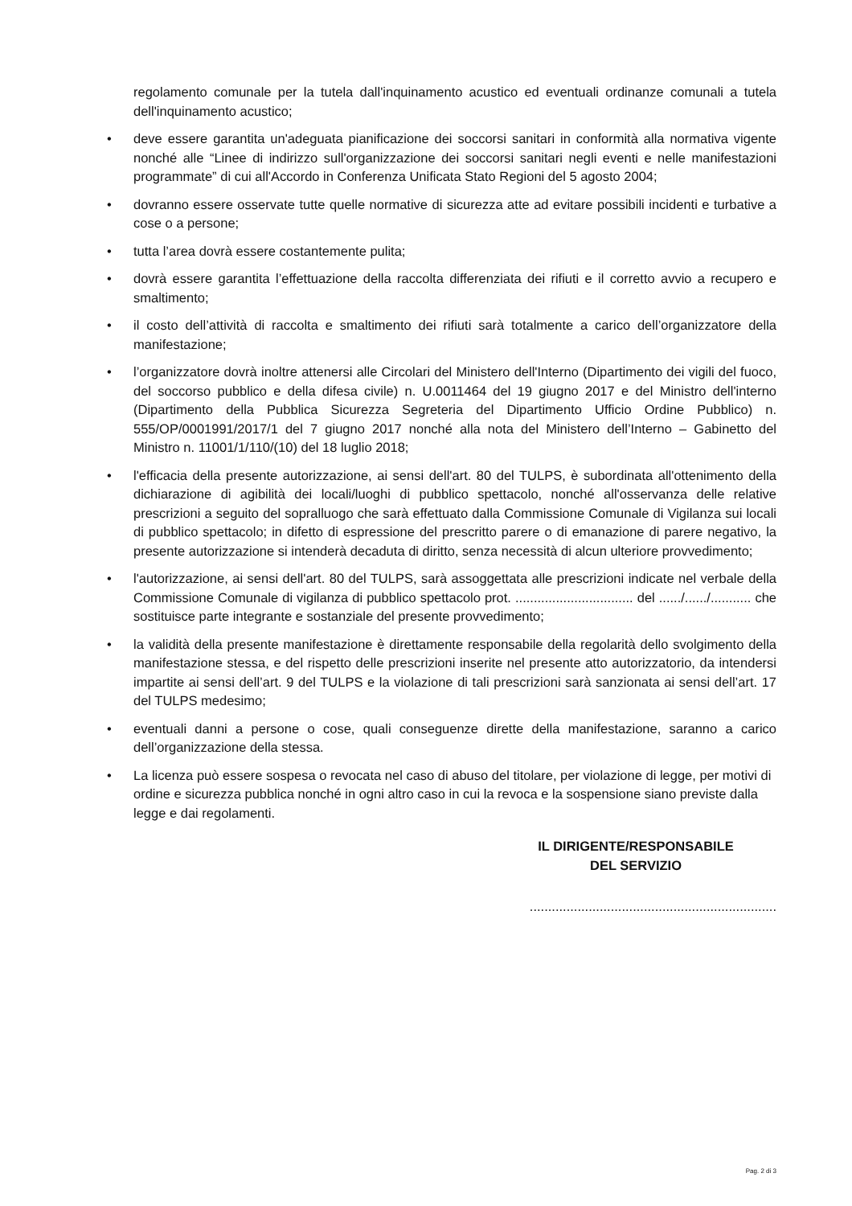regolamento comunale per la tutela dall'inquinamento acustico ed eventuali ordinanze comunali a tutela dell'inquinamento acustico;
• deve essere garantita un'adeguata pianificazione dei soccorsi sanitari in conformità alla normativa vigente nonché alle “Linee di indirizzo sull'organizzazione dei soccorsi sanitari negli eventi e nelle manifestazioni programmate” di cui all'Accordo in Conferenza Unificata Stato Regioni del 5 agosto 2004;
• dovranno essere osservate tutte quelle normative di sicurezza atte ad evitare possibili incidenti e turbative a cose o a persone;
• tutta l’area dovrà essere costantemente pulita;
• dovrà essere garantita l’effettuazione della raccolta differenziata dei rifiuti e il corretto avvio a recupero e smaltimento;
• il costo dell’attività di raccolta e smaltimento dei rifiuti sarà totalmente a carico dell’organizzatore della manifestazione;
• l’organizzatore dovrà inoltre attenersi alle Circolari del Ministero dell'Interno (Dipartimento dei vigili del fuoco, del soccorso pubblico e della difesa civile) n. U.0011464 del 19 giugno 2017 e del Ministro dell'interno (Dipartimento della Pubblica Sicurezza Segreteria del Dipartimento Ufficio Ordine Pubblico) n. 555/OP/0001991/2017/1 del 7 giugno 2017 nonché alla nota del Ministero dell’Interno – Gabinetto del Ministro n. 11001/1/110/(10) del 18 luglio 2018;
• l'efficacia della presente autorizzazione, ai sensi dell'art. 80 del TULPS, è subordinata all'ottenimento della dichiarazione di agibilità dei locali/luoghi di pubblico spettacolo, nonché all'osservanza delle relative prescrizioni a seguito del sopralluogo che sarà effettuato dalla Commissione Comunale di Vigilanza sui locali di pubblico spettacolo; in difetto di espressione del prescritto parere o di emanazione di parere negativo, la presente autorizzazione si intenderà decaduta di diritto, senza necessità di alcun ulteriore provvedimento;
• l'autorizzazione, ai sensi dell'art. 80 del TULPS, sarà assoggettata alle prescrizioni indicate nel verbale della Commissione Comunale di vigilanza di pubblico spettacolo prot. ................................ del ....../....../........... che sostituisce parte integrante e sostanziale del presente provvedimento;
• la validità della presente manifestazione è direttamente responsabile della regolarità dello svolgimento della manifestazione stessa, e del rispetto delle prescrizioni inserite nel presente atto autorizzatorio, da intendersi impartite ai sensi dell’art. 9 del TULPS e la violazione di tali prescrizioni sarà sanzionata ai sensi dell’art. 17 del TULPS medesimo;
• eventuali danni a persone o cose, quali conseguenze dirette della manifestazione, saranno a carico dell’organizzazione della stessa.
• La licenza può essere sospesa o revocata nel caso di abuso del titolare, per violazione di legge, per motivi di ordine e sicurezza pubblica nonché in ogni altro caso in cui la revoca e la sospensione siano previste dalla legge e dai regolamenti.
IL DIRIGENTE/RESPONSABILE
DEL SERVIZIO
...................................................................
Pag. 2 di 3